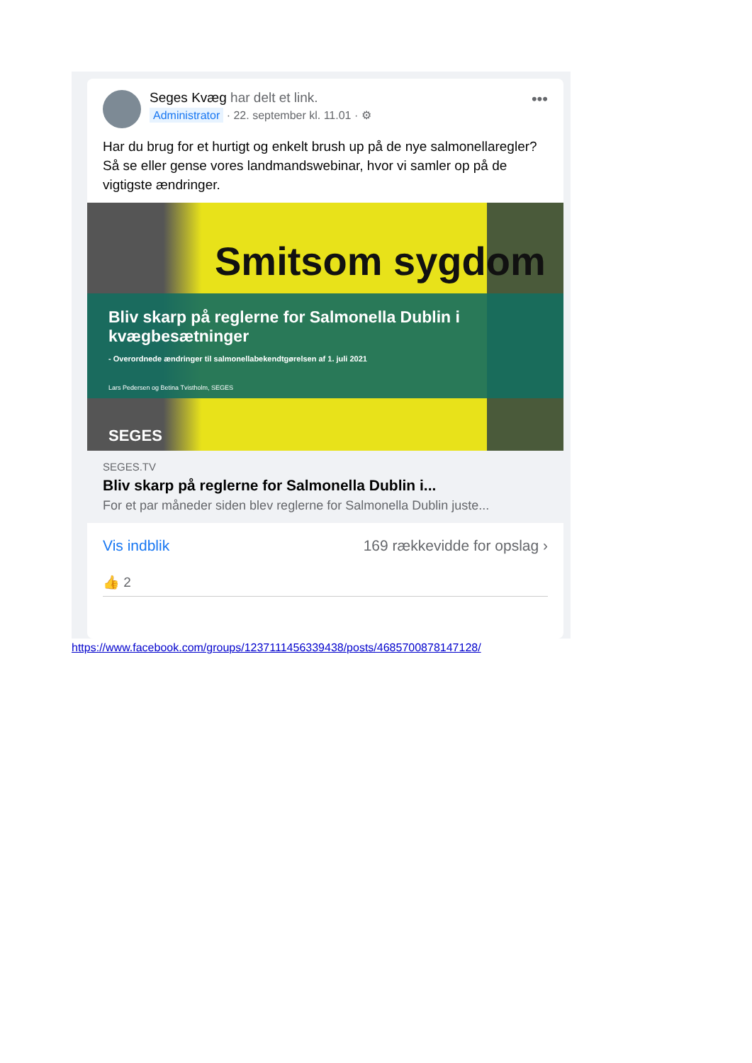Seges Kvæg har delt et link.
Administrator · 22. september kl. 11.01 · ⚙
•••
Har du brug for et hurtigt og enkelt brush up på de nye salmonellaregler?
Så se eller gense vores landmandswebinar, hvor vi samler op på de vigtigste ændringer.
Smitsom sygdom
Bliv skarp på reglerne for Salmonella Dublin i kvægbesætninger
- Overordnede ændringer til salmonellabekendtgørelsen af 1. juli 2021
Lars Pedersen og Betina Tvistholm, SEGES
SEGES
SEGES.TV
Bliv skarp på reglerne for Salmonella Dublin i...
For et par måneder siden blev reglerne for Salmonella Dublin juste...
Vis indblik 169 rækkevidde for opslag ›
👍 2
https://www.facebook.com/groups/1237111456339438/posts/4685700878147128/